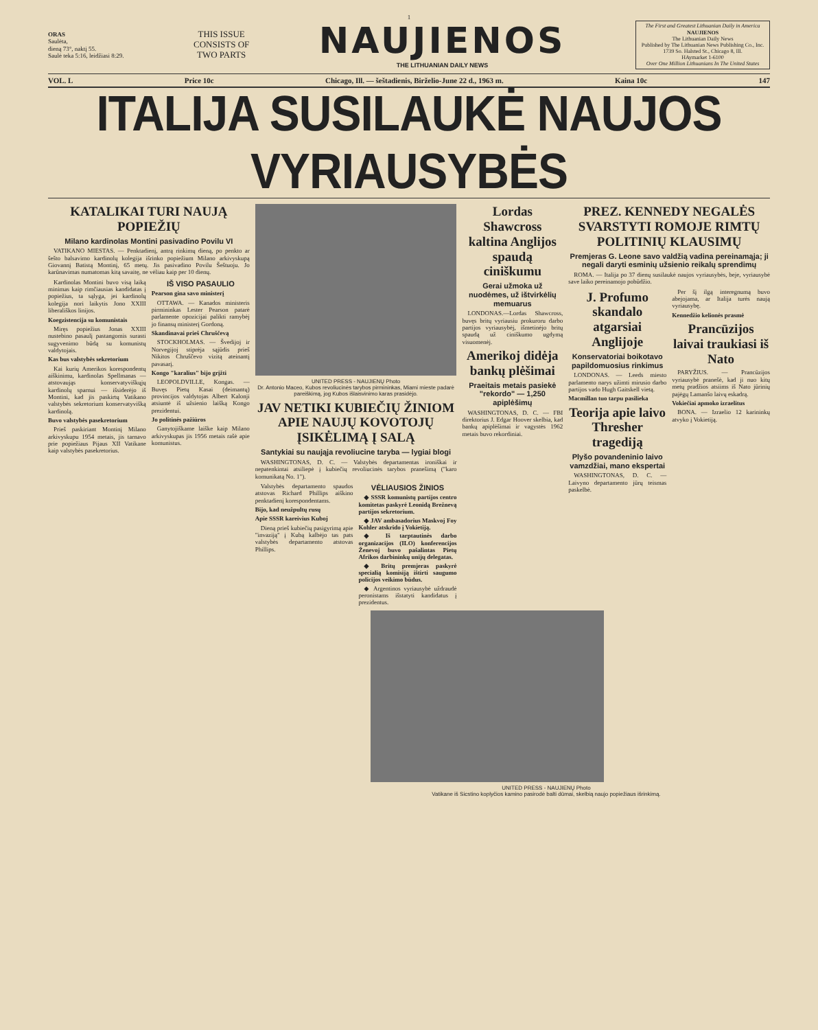1
ORAS
Saulėta,
dieną 73°, naktį 55.
Saulė teka 5:16, leidžiasi 8:29.
THIS ISSUE
CONSISTS OF
TWO PARTS
NAUJIENOS
THE LITHUANIAN DAILY NEWS
The First and Greatest Lithuanian Daily in America
NAUJIENOS
The Lithuanian Daily News
Published by The Lithuanian News Publishing Co., Inc.
1739 So. Halsted St., Chicago 8, Ill.
HAymarket 1-6100
Over One Million Lithuanians In The United States
VOL. L Price 10c Chicago, Ill. — šeštadienis, Birželio-June 22 d., 1963 m. Kaina 10c 147
ITALIJA SUSILAUKĖ NAUJOS VYRIAUSYBĖS
KATALIKAI TURI NAUJĄ POPIEŽIŲ
Milano kardinolas Montini pasivadino Povilu VI
VATIKANO MIESTAS. — Penktadienį, antrą rinkimų dieną, po penkto ar šešto balsavimo kardinolų kolegija išrinko popiežium Milano arkivyskupą Giovannį Batistą Montinį, 65 metų. Jis pasivadino Povilu Šeštuoju. Jo karūnavimas numatomas kitą savaitę, ne vėliau kaip per 10 dienų.
Kardinolas Montini buvo visą laiką minimas kaip rimčiausias kandidatas į popiežius, ta sąlyga, jei kardinolų kolegija nori laikytis Jono XXIII liberališkos linijos.
Koegzistencija su komunistais
Miręs popiežius Jonas XXIII nustebino pasaulį pastangomis surasti sugyvenimo būdą su komunistų valdytojais.
Kas bus valstybės sekretorium
Kai kurių Amerikos korespondentų aiškinimu, kardinolas Spellmanas — atstovaująs konservatyviškųjų kardinolų sparnui — išsiderėjo iš Montini, kad jis paskirtų Vatikano valstybės sekretorium konservatyvišką kardinolą.
Buvo valstybės pasekretorium
Prieš paskiriant Montinį Milano arkivyskupu 1954 metais, jis tarnavo prie popiežiaus Pijaus XII Vatikane kaip valstybės pasekretorius.
IŠ VISO PASAULIO
Pearson gina savo ministerį
OTTAWA. — Kanados ministeris pirmininkas Lester Pearson patarė parlamente opozicijai palikti ramybėj jo finansų ministerį Gordoną.
Skandinavai prieš Chruščevą
STOCKHOLMAS. — Švedijoj ir Norvegijoj stiprėja sąjūdis prieš Nikitos Chruščevo vizitą ateinantį pavasarį.
Kongo "karalius" bijo grįžti
LEOPOLDVILLE, Kongas. — Buvęs Pietų Kasai (deimantų) provincijos valdytojas Albert Kalonji atsiuntė iš užsienio laišką Kongo prezidentui.
Jo politinės pažiūros
Ganytojiškame laiške kaip Milano arkivyskupas jis 1956 metais rašė apie komunistus.
UNITED PRESS - NAUJIENŲ Photo
Dr. Antonio Maceo, Kubos revoliucinės tarybos pirmininkas, Miami mieste padarė pareiškimą, jog Kubos išlaisvinimo karas prasidėjo.
JAV NETIKI KUBIEČIŲ ŽINIOM APIE NAUJŲ KOVOTOJŲ ĮSIKĖLIMĄ Į SALĄ
Santykiai su naująja revoliucine taryba — lygiai blogi
WASHINGTONAS, D. C. — Valstybės departamentas ironiškai ir nepatenkintai atsiliepė į kubiečių revoliucinės tarybos pranešimą ("karo komunikatą No. 1").
Valstybės departamento spaudos atstovas Richard Phillips aiškino penktadienį korespondentams.
Bijo, kad neužpultų rusų
Apie SSSR kareivius Kuboj
Dieną prieš kubiečių pasigyrimą apie "invaziją" į Kubą kalbėjo tas pats valstybės departamento atstovas Phillips.
VĖLIAUSIOS ŽINIOS
◆ SSSR komunistų partijos centro komitetas paskyrė Leonidą Brežnevą partijos sekretorium.
◆ JAV ambasadorius Maskvoj Foy Kohler atskrido į Vokietiją.
◆ Iš tarptautinės darbo organizacijos (ILO) konferencijos Ženevoj buvo pašalintas Pietų Afrikos darbininkų unijų delegatas.
◆ Britų premjeras paskyrė specialią komisiją ištirti saugumo policijos veikimo būdus.
◆ Argentinos vyriausybė uždraudė peronistams išstatyti kandidatus į prezidentus.
Lordas Shawcross kaltina Anglijos spaudą ciniškumu
Gerai užmoka už nuodėmes, už ištvirkėlių memuarus
LONDONAS.—Lordas Shawcross, buvęs britų vyriausiu prokuroru darbo partijos vyriausybėj, išmetinėjo britų spaudą už ciniškumo ugdymą visuomenėj.
Amerikoj didėja bankų plėšimai
Praeitais metais pasiekė "rekordo" — 1,250 apiplėšimų
WASHINGTONAS, D. C. — FBI direktorius J. Edgar Hoover skelbia, kad bankų apiplėšimai ir vagystės 1962 metais buvo rekordiniai.
PREZ. KENNEDY NEGALĖS SVARSTYTI ROMOJE RIMTŲ POLITINIŲ KLAUSIMŲ
Premjeras G. Leone savo valdžią vadina pereinamąja; ji negali daryti esminių užsienio reikalų sprendimų
ROMA. — Italija po 37 dienų susilaukė naujos vyriausybės, beje, vyriausybė save laiko pereinamojo pobūdžio.
J. Profumo skandalo atgarsiai Anglijoje
Konservatoriai boikotavo papildomuosius rinkimus
LONDONAS. — Leeds miesto parlamento narys užimti mirusio darbo partijos vado Hugh Gaitskell vietą.
Macmillan tuo tarpu pasilieka
Teorija apie laivo Thresher tragediją
Plyšo povandeninio laivo vamzdžiai, mano ekspertai
WASHINGTONAS, D. C. — Laivyno departamento jūrų teismas paskelbė.
Per šį ilgą interegnumą buvo abejojama, ar Italija turės naują vyriausybę.
Kennedžio kelionės prasmė
Prancūzijos laivai traukiasi iš Nato
PARYŽIUS. — Prancūzijos vyriausybė pranešė, kad ji nuo kitų metų pradžios atsiims iš Nato jūrinių pajėgų Lamanšo laivų eskadrą.
Vokiečiai apmoko izraelitus
BONA. — Izraelio 12 karininkų atvyko į Vokietiją.
UNITED PRESS - NAUJIENŲ Photo
Vatikane iš Sicstino koplyčios kamino pasirodė balti dūmai, skelbią naujo popiežiaus išrinkimą.